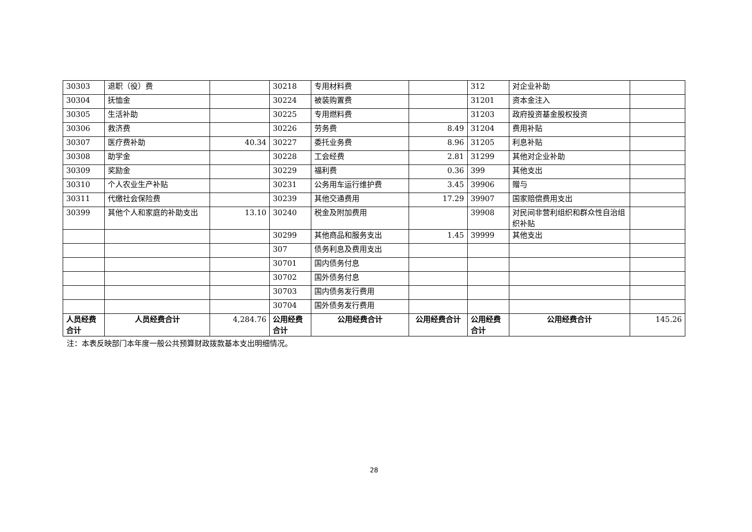| 30303 | 退职（役）费 | | 30218 | 专用材料费 | | 312 | 对企业补助 | |
| 30304 | 抚恤金 | | 30224 | 被装购置费 | | 31201 | 资本金注入 | |
| 30305 | 生活补助 | | 30225 | 专用燃料费 | | 31203 | 政府投资基金股权投资 | |
| 30306 | 救济费 | | 30226 | 劳务费 | 8.49 | 31204 | 费用补贴 | |
| 30307 | 医疗费补助 | 40.34 | 30227 | 委托业务费 | 8.96 | 31205 | 利息补贴 | |
| 30308 | 助学金 | | 30228 | 工会经费 | 2.81 | 31299 | 其他对企业补助 | |
| 30309 | 奖励金 | | 30229 | 福利费 | 0.36 | 399 | 其他支出 | |
| 30310 | 个人农业生产补贴 | | 30231 | 公务用车运行维护费 | 3.45 | 39906 | 赠与 | |
| 30311 | 代缴社会保险费 | | 30239 | 其他交通费用 | 17.29 | 39907 | 国家赔偿费用支出 | |
| 30399 | 其他个人和家庭的补助支出 | 13.10 | 30240 | 税金及附加费用 | | 39908 | 对民间非营利组织和群众性自治组织补贴 | |
| | | | 30299 | 其他商品和服务支出 | 1.45 | 39999 | 其他支出 | |
| | | | 307 | 债务利息及费用支出 | | | | |
| | | | 30701 | 国内债务付息 | | | | |
| | | | 30702 | 国外债务付息 | | | | |
| | | | 30703 | 国内债务发行费用 | | | | |
| | | | 30704 | 国外债务发行费用 | | | | |
| 人员经费合计 | 人员经费合计 | 4,284.76 | 公用经费合计 | 公用经费合计 | 公用经费合计 | 公用经费合计 | 公用经费合计 | 145.26 |
注：本表反映部门本年度一般公共预算财政拨款基本支出明细情况。
28